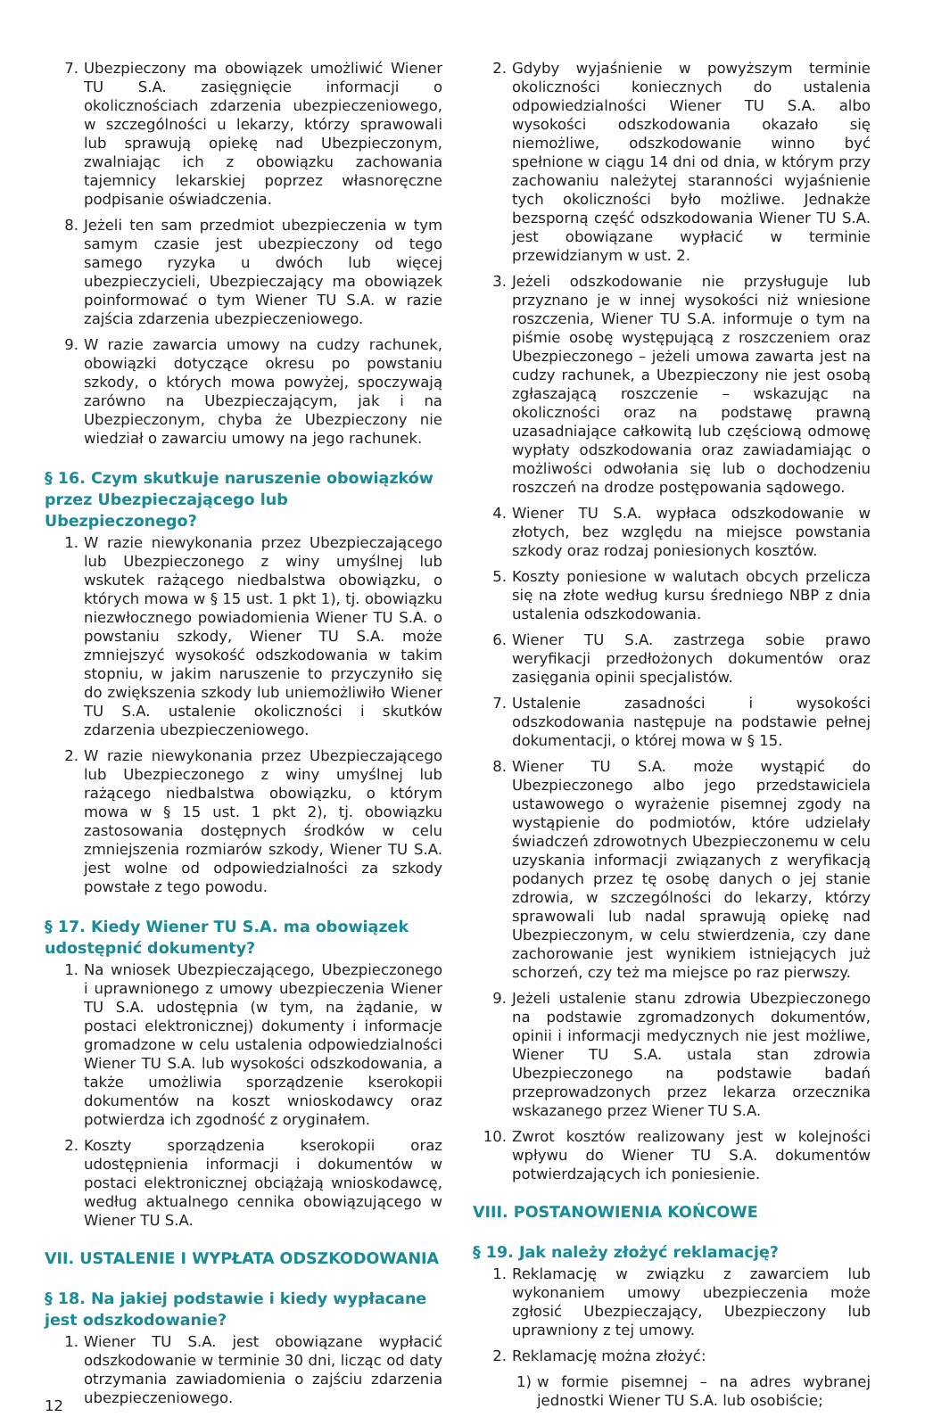7. Ubezpieczony ma obowiązek umożliwić Wiener TU S.A. zasięgnięcie informacji o okolicznościach zdarzenia ubezpieczeniowego, w szczególności u lekarzy, którzy sprawowali lub sprawują opiekę nad Ubezpieczonym, zwalniając ich z obowiązku zachowania tajemnicy lekarskiej poprzez własnoręczne podpisanie oświadczenia.
8. Jeżeli ten sam przedmiot ubezpieczenia w tym samym czasie jest ubezpieczony od tego samego ryzyka u dwóch lub więcej ubezpieczycieli, Ubezpieczający ma obowiązek poinformować o tym Wiener TU S.A. w razie zajścia zdarzenia ubezpieczeniowego.
9. W razie zawarcia umowy na cudzy rachunek, obowiązki dotyczące okresu po powstaniu szkody, o których mowa powyżej, spoczywają zarówno na Ubezpieczającym, jak i na Ubezpieczonym, chyba że Ubezpieczony nie wiedział o zawarciu umowy na jego rachunek.
§ 16. Czym skutkuje naruszenie obowiązków przez Ubezpieczającego lub Ubezpieczonego?
1. W razie niewykonania przez Ubezpieczającego lub Ubezpieczonego z winy umyślnej lub wskutek rażącego niedbalstwa obowiązku, o których mowa w § 15 ust. 1 pkt 1), tj. obowiązku niezwłocznego powiadomienia Wiener TU S.A. o powstaniu szkody, Wiener TU S.A. może zmniejszyć wysokość odszkodowania w takim stopniu, w jakim naruszenie to przyczyniło się do zwiększenia szkody lub uniemożliwiło Wiener TU S.A. ustalenie okoliczności i skutków zdarzenia ubezpieczeniowego.
2. W razie niewykonania przez Ubezpieczającego lub Ubezpieczonego z winy umyślnej lub rażącego niedbalstwa obowiązku, o którym mowa w § 15 ust. 1 pkt 2), tj. obowiązku zastosowania dostępnych środków w celu zmniejszenia rozmiarów szkody, Wiener TU S.A. jest wolne od odpowiedzialności za szkody powstałe z tego powodu.
§ 17. Kiedy Wiener TU S.A. ma obowiązek udostępnić dokumenty?
1. Na wniosek Ubezpieczającego, Ubezpieczonego i uprawnionego z umowy ubezpieczenia Wiener TU S.A. udostępnia (w tym, na żądanie, w postaci elektronicznej) dokumenty i informacje gromadzone w celu ustalenia odpowiedzialności Wiener TU S.A. lub wysokości odszkodowania, a także umożliwia sporządzenie kserokopii dokumentów na koszt wnioskodawcy oraz potwierdza ich zgodność z oryginałem.
2. Koszty sporządzenia kserokopii oraz udostępnienia informacji i dokumentów w postaci elektronicznej obciążają wnioskodawcę, według aktualnego cennika obowiązującego w Wiener TU S.A.
VII. USTALENIE I WYPŁATA ODSZKODOWANIA
§ 18. Na jakiej podstawie i kiedy wypłacane jest odszkodowanie?
1. Wiener TU S.A. jest obowiązane wypłacić odszkodowanie w terminie 30 dni, licząc od daty otrzymania zawiadomienia o zajściu zdarzenia ubezpieczeniowego.
12
2. Gdyby wyjaśnienie w powyższym terminie okoliczności koniecznych do ustalenia odpowiedzialności Wiener TU S.A. albo wysokości odszkodowania okazało się niemożliwe, odszkodowanie winno być spełnione w ciągu 14 dni od dnia, w którym przy zachowaniu należytej staranności wyjaśnienie tych okoliczności było możliwe. Jednakże bezsporną część odszkodowania Wiener TU S.A. jest obowiązane wypłacić w terminie przewidzianym w ust. 2.
3. Jeżeli odszkodowanie nie przysługuje lub przyznano je w innej wysokości niż wniesione roszczenia, Wiener TU S.A. informuje o tym na piśmie osobę występującą z roszczeniem oraz Ubezpieczonego – jeżeli umowa zawarta jest na cudzy rachunek, a Ubezpieczony nie jest osobą zgłaszającą roszczenie – wskazując na okoliczności oraz na podstawę prawną uzasadniające całkowitą lub częściową odmowę wypłaty odszkodowania oraz zawiadamiając o możliwości odwołania się lub o dochodzeniu roszczeń na drodze postępowania sądowego.
4. Wiener TU S.A. wypłaca odszkodowanie w złotych, bez względu na miejsce powstania szkody oraz rodzaj poniesionych kosztów.
5. Koszty poniesione w walutach obcych przelicza się na złote według kursu średniego NBP z dnia ustalenia odszkodowania.
6. Wiener TU S.A. zastrzega sobie prawo weryfikacji przedłożonych dokumentów oraz zasięgania opinii specjalistów.
7. Ustalenie zasadności i wysokości odszkodowania następuje na podstawie pełnej dokumentacji, o której mowa w § 15.
8. Wiener TU S.A. może wystąpić do Ubezpieczonego albo jego przedstawiciela ustawowego o wyrażenie pisemnej zgody na wystąpienie do podmiotów, które udzielały świadczeń zdrowotnych Ubezpieczonemu w celu uzyskania informacji związanych z weryfikacją podanych przez tę osobę danych o jej stanie zdrowia, w szczególności do lekarzy, którzy sprawowali lub nadal sprawują opiekę nad Ubezpieczonym, w celu stwierdzenia, czy dane zachorowanie jest wynikiem istniejących już schorzeń, czy też ma miejsce po raz pierwszy.
9. Jeżeli ustalenie stanu zdrowia Ubezpieczonego na podstawie zgromadzonych dokumentów, opinii i informacji medycznych nie jest możliwe, Wiener TU S.A. ustala stan zdrowia Ubezpieczonego na podstawie badań przeprowadzonych przez lekarza orzecznika wskazanego przez Wiener TU S.A.
10. Zwrot kosztów realizowany jest w kolejności wpływu do Wiener TU S.A. dokumentów potwierdzających ich poniesienie.
VIII. POSTANOWIENIA KOŃCOWE
§ 19. Jak należy złożyć reklamację?
1. Reklamację w związku z zawarciem lub wykonaniem umowy ubezpieczenia może zgłosić Ubezpieczający, Ubezpieczony lub uprawniony z tej umowy.
2. Reklamację można złożyć:
1) w formie pisemnej – na adres wybranej jednostki Wiener TU S.A. lub osobiście;